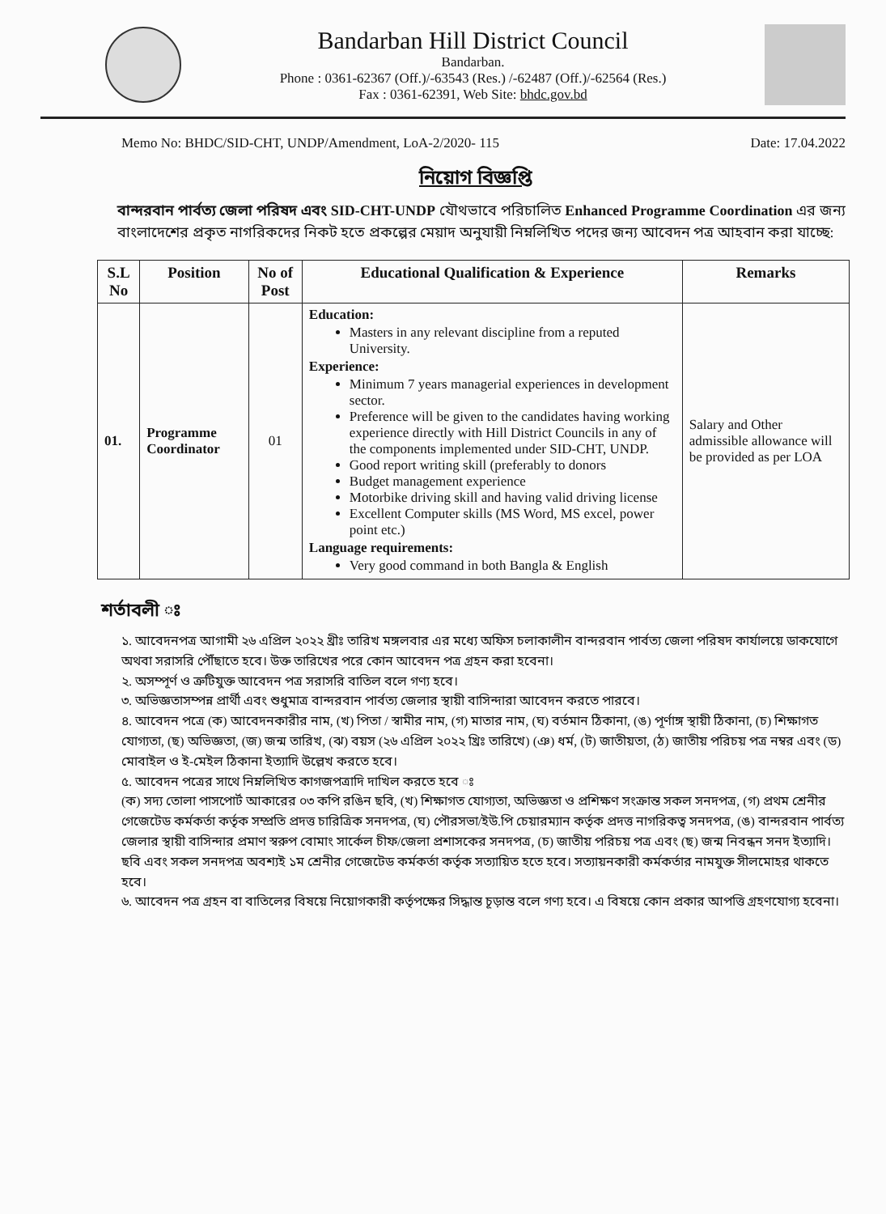Bandarban Hill District Council
Bandarban.
Phone : 0361-62367 (Off.)/-63543 (Res.) /-62487 (Off.)/-62564 (Res.)
Fax : 0361-62391, Web Site: bhdc.gov.bd
Memo No: BHDC/SID-CHT, UNDP/Amendment, LoA-2/2020- 115 Date: 17.04.2022
নিয়োগ বিজ্ঞপ্তি
বান্দরবান পার্বত্য জেলা পরিষদ এবং SID-CHT-UNDP যৌথভাবে পরিচালিত Enhanced Programme Coordination এর জন্য বাংলাদেশের প্রকৃত নাগরিকদের নিকট হতে প্রকল্পের মেয়াদ অনুযায়ী নিম্নলিখিত পদের জন্য আবেদন পত্র আহবান করা যাচ্ছে:
| S.L No | Position | No of Post | Educational Qualification & Experience | Remarks |
| --- | --- | --- | --- | --- |
| 01. | Programme Coordinator | 01 | Education: Masters in any relevant discipline from a reputed University. Experience: Minimum 7 years managerial experiences in development sector. Preference will be given to the candidates having working experience directly with Hill District Councils in any of the components implemented under SID-CHT, UNDP. Good report writing skill (preferably to donors Budget management experience Motorbike driving skill and having valid driving license Excellent Computer skills (MS Word, MS excel, power point etc.) Language requirements: Very good command in both Bangla & English | Salary and Other admissible allowance will be provided as per LOA |
শর্তাবলী ঃ
১. আবেদনপত্র আগামী ২৬ এপ্রিল ২০২২ খ্রীঃ তারিখ মঙ্গলবার এর মধ্যে অফিস চলাকালীন বান্দরবান পার্বত্য জেলা পরিষদ কার্যালয়ে ডাকযোগে অথবা সরাসরি পৌঁছাতে হবে। উক্ত তারিখের পরে কোন আবেদন পত্র গ্রহন করা হবেনা।
২. অসম্পূর্ণ ও ত্রুটিযুক্ত আবেদন পত্র সরাসরি বাতিল বলে গণ্য হবে।
৩. অভিজ্ঞতাসম্পন্ন প্রার্থী এবং শুধুমাত্র বান্দরবান পার্বত্য জেলার স্থায়ী বাসিন্দারা আবেদন করতে পারবে।
৪. আবেদন পত্রে (ক) আবেদনকারীর নাম, (খ) পিতা / স্বামীর নাম, (গ) মাতার নাম, (ঘ) বর্তমান ঠিকানা, (ঙ) পূর্ণাঙ্গ স্থায়ী ঠিকানা, (চ) শিক্ষাগত যোগ্যতা, (ছ) অভিজ্ঞতা, (জ) জন্ম তারিখ, (ঝ) বয়স (২৬ এপ্রিল ২০২২ খ্রিঃ তারিখে) (ঞ) ধর্ম, (ট) জাতীয়তা, (ঠ) জাতীয় পরিচয় পত্র নম্বর এবং (ড) মোবাইল ও ই-মেইল ঠিকানা ইত্যাদি উল্লেখ করতে হবে।
৫. আবেদন পত্রের সাথে নিম্নলিখিত কাগজপত্রাদি দাখিল করতে হবে ঃ
(ক) সদ্য তোলা পাসপোর্ট আকারের ০৩ কপি রঙিন ছবি, (খ) শিক্ষাগত যোগ্যতা, অভিজ্ঞতা ও প্রশিক্ষণ সংক্রান্ত সকল সনদপত্র, (গ) প্রথম শ্রেনীর গেজেটেড কর্মকর্তা কর্তৃক সম্প্রতি প্রদত্ত চারিত্রিক সনদপত্র, (ঘ) পৌরসভা/ইউ.পি চেয়ারম্যান কর্তৃক প্রদত্ত নাগরিকত্ব সনদপত্র, (ঙ) বান্দরবান পার্বত্য জেলার স্থায়ী বাসিন্দার প্রমাণ স্বরুপ বোমাং সার্কেল চীফ/জেলা প্রশাসকের সনদপত্র, (চ) জাতীয় পরিচয় পত্র এবং (ছ) জন্ম নিবন্ধন সনদ ইত্যাদি। ছবি এবং সকল সনদপত্র অবশ্যই ১ম শ্রেনীর গেজেটেড কর্মকর্তা কর্তৃক সত্যায়িত হতে হবে। সত্যায়নকারী কর্মকর্তার নামযুক্ত সীলমোহর থাকতে হবে।
৬. আবেদন পত্র গ্রহন বা বাতিলের বিষয়ে নিয়োগকারী কর্তৃপক্ষের সিদ্ধান্ত চূড়ান্ত বলে গণ্য হবে। এ বিষয়ে কোন প্রকার আপত্তি গ্রহণযোগ্য হবেনা।